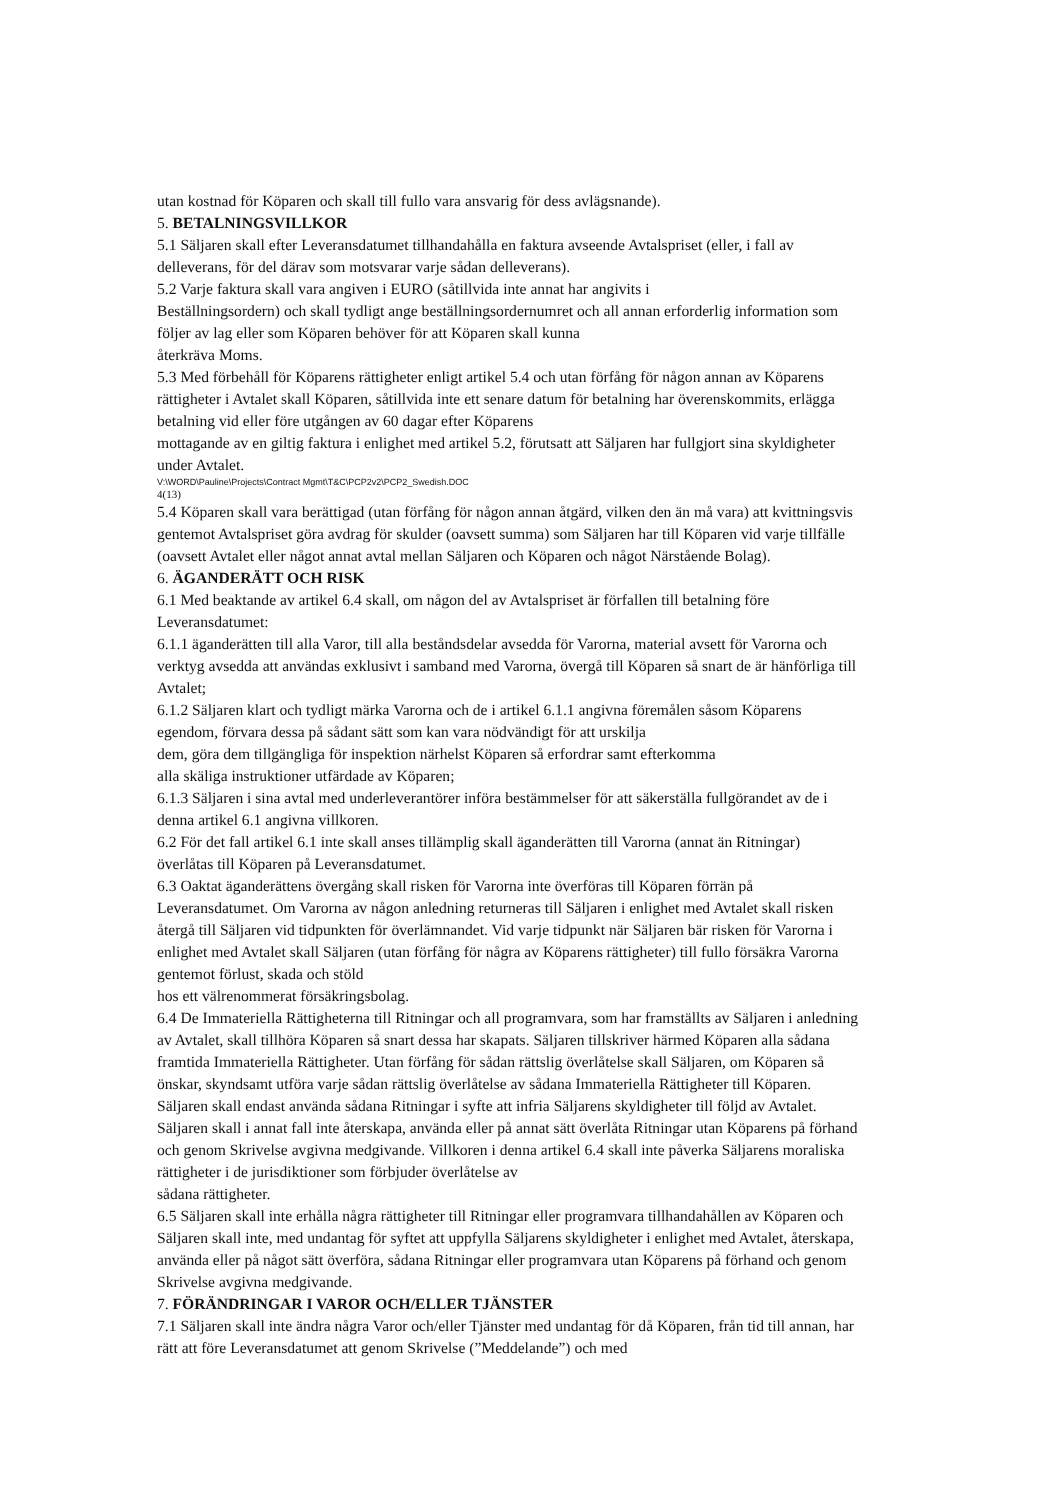utan kostnad för Köparen och skall till fullo vara ansvarig för dess avlägsnande).
5. BETALNINGSVILLKOR
5.1 Säljaren skall efter Leveransdatumet tillhandahålla en faktura avseende Avtalspriset (eller, i fall av delleverans, för del därav som motsvarar varje sådan delleverans).
5.2 Varje faktura skall vara angiven i EURO (såtillvida inte annat har angivits i
Beställningsordern) och skall tydligt ange beställningsordernumret och all annan erforderlig information som följer av lag eller som Köparen behöver för att Köparen skall kunna
återkräva Moms.
5.3 Med förbehåll för Köparens rättigheter enligt artikel 5.4 och utan förfång för någon annan av Köparens rättigheter i Avtalet skall Köparen, såtillvida inte ett senare datum för betalning har överenskommits, erlägga betalning vid eller före utgången av 60 dagar efter Köparens
mottagande av en giltig faktura i enlighet med artikel 5.2, förutsatt att Säljaren har fullgjort sina skyldigheter under Avtalet.
V:\WORD\Pauline\Projects\Contract Mgmt\T&C\PCP2v2\PCP2_Swedish.DOC
4(13)
5.4 Köparen skall vara berättigad (utan förfång för någon annan åtgärd, vilken den än må vara) att kvittningsvis gentemot Avtalspriset göra avdrag för skulder (oavsett summa) som Säljaren har till Köparen vid varje tillfälle (oavsett Avtalet eller något annat avtal mellan Säljaren och Köparen och något Närstående Bolag).
6. ÄGANDERÄTT OCH RISK
6.1 Med beaktande av artikel 6.4 skall, om någon del av Avtalspriset är förfallen till betalning före Leveransdatumet:
6.1.1 äganderätten till alla Varor, till alla beståndsdelar avsedda för Varorna, material avsett för Varorna och verktyg avsedda att användas exklusivt i samband med Varorna, övergå till Köparen så snart de är hänförliga till Avtalet;
6.1.2 Säljaren klart och tydligt märka Varorna och de i artikel 6.1.1 angivna föremålen såsom Köparens egendom, förvara dessa på sådant sätt som kan vara nödvändigt för att urskilja
dem, göra dem tillgängliga för inspektion närhelst Köparen så erfordrar samt efterkomma
alla skäliga instruktioner utfärdade av Köparen;
6.1.3 Säljaren i sina avtal med underleverantörer införa bestämmelser för att säkerställa fullgörandet av de i denna artikel 6.1 angivna villkoren.
6.2 För det fall artikel 6.1 inte skall anses tillämplig skall äganderätten till Varorna (annat än Ritningar) överlåtas till Köparen på Leveransdatumet.
6.3 Oaktat äganderättens övergång skall risken för Varorna inte överföras till Köparen förrän på Leveransdatumet. Om Varorna av någon anledning returneras till Säljaren i enlighet med Avtalet skall risken återgå till Säljaren vid tidpunkten för överlämnandet. Vid varje tidpunkt när Säljaren bär risken för Varorna i enlighet med Avtalet skall Säljaren (utan förfång för några av Köparens rättigheter) till fullo försäkra Varorna gentemot förlust, skada och stöld
hos ett välrenommerat försäkringsbolag.
6.4 De Immateriella Rättigheterna till Ritningar och all programvara, som har framställts av Säljaren i anledning av Avtalet, skall tillhöra Köparen så snart dessa har skapats. Säljaren tillskriver härmed Köparen alla sådana framtida Immateriella Rättigheter. Utan förfång för sådan rättslig överlåtelse skall Säljaren, om Köparen så önskar, skyndsamt utföra varje sådan rättslig överlåtelse av sådana Immateriella Rättigheter till Köparen. Säljaren skall endast använda sådana Ritningar i syfte att infria Säljarens skyldigheter till följd av Avtalet. Säljaren skall i annat fall inte återskapa, använda eller på annat sätt överlåta Ritningar utan Köparens på förhand och genom Skrivelse avgivna medgivande. Villkoren i denna artikel 6.4 skall inte påverka Säljarens moraliska rättigheter i de jurisdiktioner som förbjuder överlåtelse av
sådana rättigheter.
6.5 Säljaren skall inte erhålla några rättigheter till Ritningar eller programvara tillhandahållen av Köparen och Säljaren skall inte, med undantag för syftet att uppfylla Säljarens skyldigheter i enlighet med Avtalet, återskapa, använda eller på något sätt överföra, sådana Ritningar eller programvara utan Köparens på förhand och genom Skrivelse avgivna medgivande.
7. FÖRÄNDRINGAR I VAROR OCH/ELLER TJÄNSTER
7.1 Säljaren skall inte ändra några Varor och/eller Tjänster med undantag för då Köparen, från tid till annan, har rätt att före Leveransdatumet att genom Skrivelse (”Meddelande”) och med